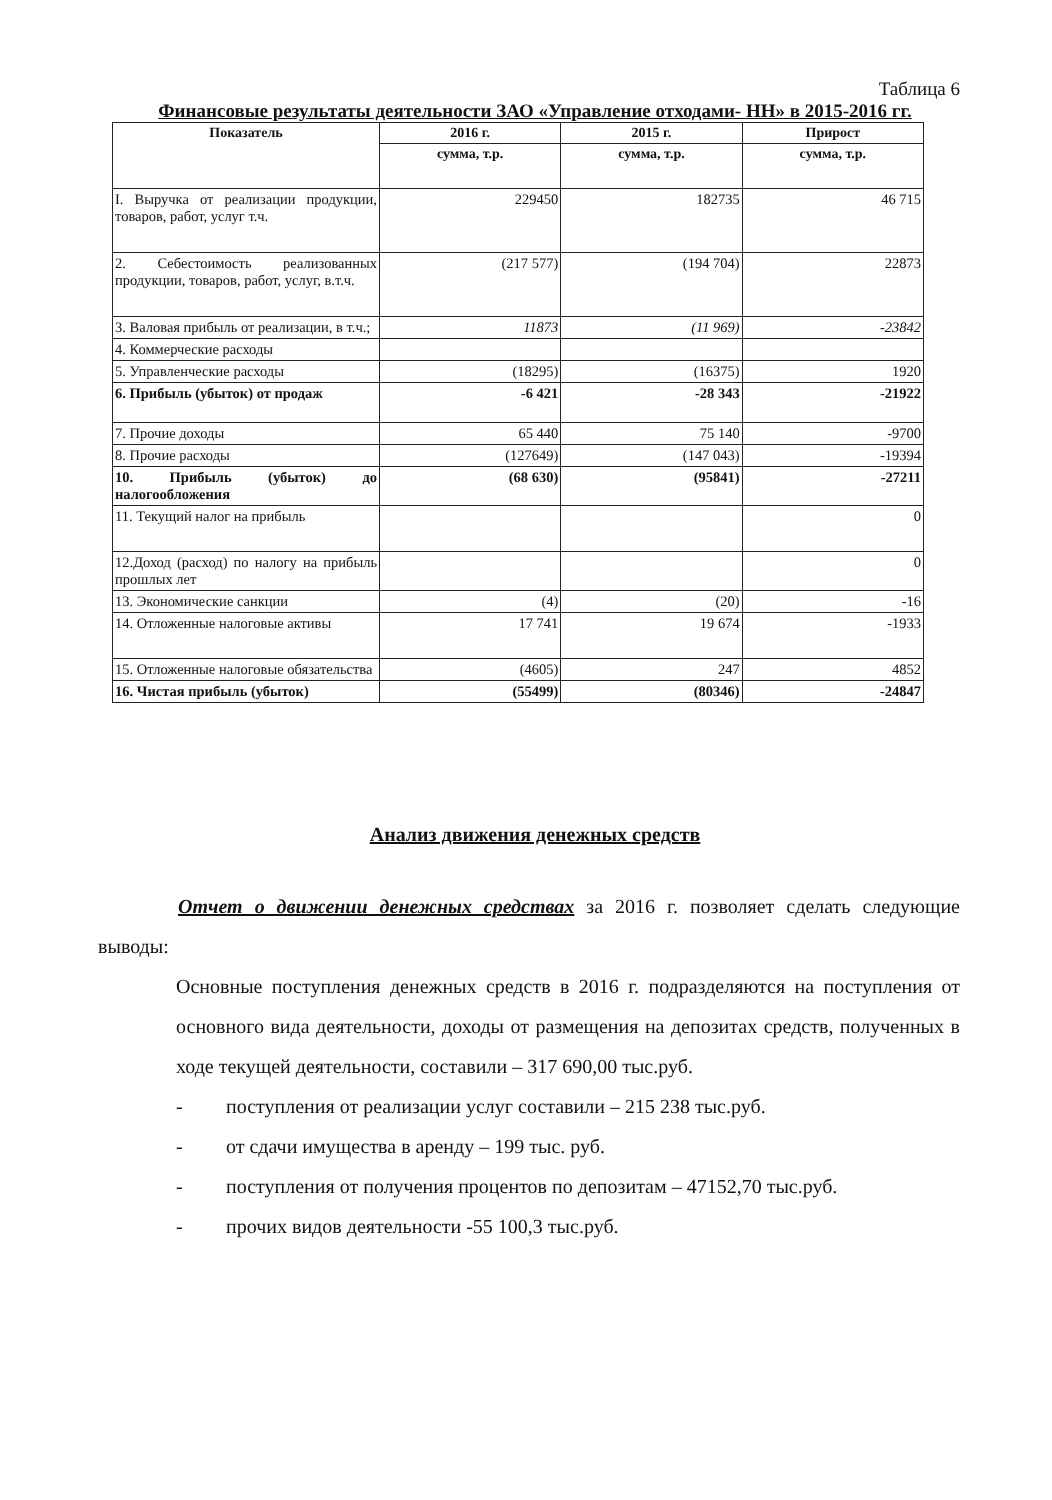Таблица 6
Финансовые результаты деятельности ЗАО «Управление отходами- НН» в 2015-2016 гг.
| Показатель | 2016 г. | 2015 г. | Прирост |
| --- | --- | --- | --- |
| | сумма, т.р. | сумма, т.р. | сумма, т.р. |
| I. Выручка от реализации продукции, товаров, работ, услуг т.ч. | 229450 | 182735 | 46 715 |
| 2. Себестоимость реализованных продукции, товаров, работ, услуг, в.т.ч. | (217 577) | (194 704) | 22873 |
| 3. Валовая прибыль от реализации, в т.ч.; | 11873 | (11 969) | -23842 |
| 4. Коммерческие расходы | | | |
| 5. Управленческие расходы | (18295) | (16375) | 1920 |
| 6. Прибыль (убыток) от продаж | -6 421 | -28 343 | -21922 |
| 7. Прочие доходы | 65 440 | 75 140 | -9700 |
| 8. Прочие расходы | (127649) | (147 043) | -19394 |
| 10. Прибыль (убыток) до налогообложения | (68 630) | (95841) | -27211 |
| 11. Текущий налог на прибыль | | | 0 |
| 12.Доход (расход) по налогу на прибыль прошлых лет | | | 0 |
| 13. Экономические санкции | (4) | (20) | -16 |
| 14. Отложенные налоговые активы | 17 741 | 19 674 | -1933 |
| 15. Отложенные налоговые обязательства | (4605) | 247 | 4852 |
| 16. Чистая прибыль (убыток) | (55499) | (80346) | -24847 |
Анализ движения денежных средств
Отчет о движении денежных средствах за 2016 г. позволяет сделать следующие выводы:
Основные поступления денежных средств в 2016 г. подразделяются на поступления от основного вида деятельности, доходы от размещения на депозитах средств, полученных в ходе текущей деятельности, составили – 317 690,00 тыс.руб.
- поступления от реализации услуг составили – 215 238 тыс.руб.
- от сдачи имущества в аренду – 199 тыс. руб.
- поступления от получения процентов по депозитам – 47152,70 тыс.руб.
- прочих видов деятельности -55 100,3 тыс.руб.